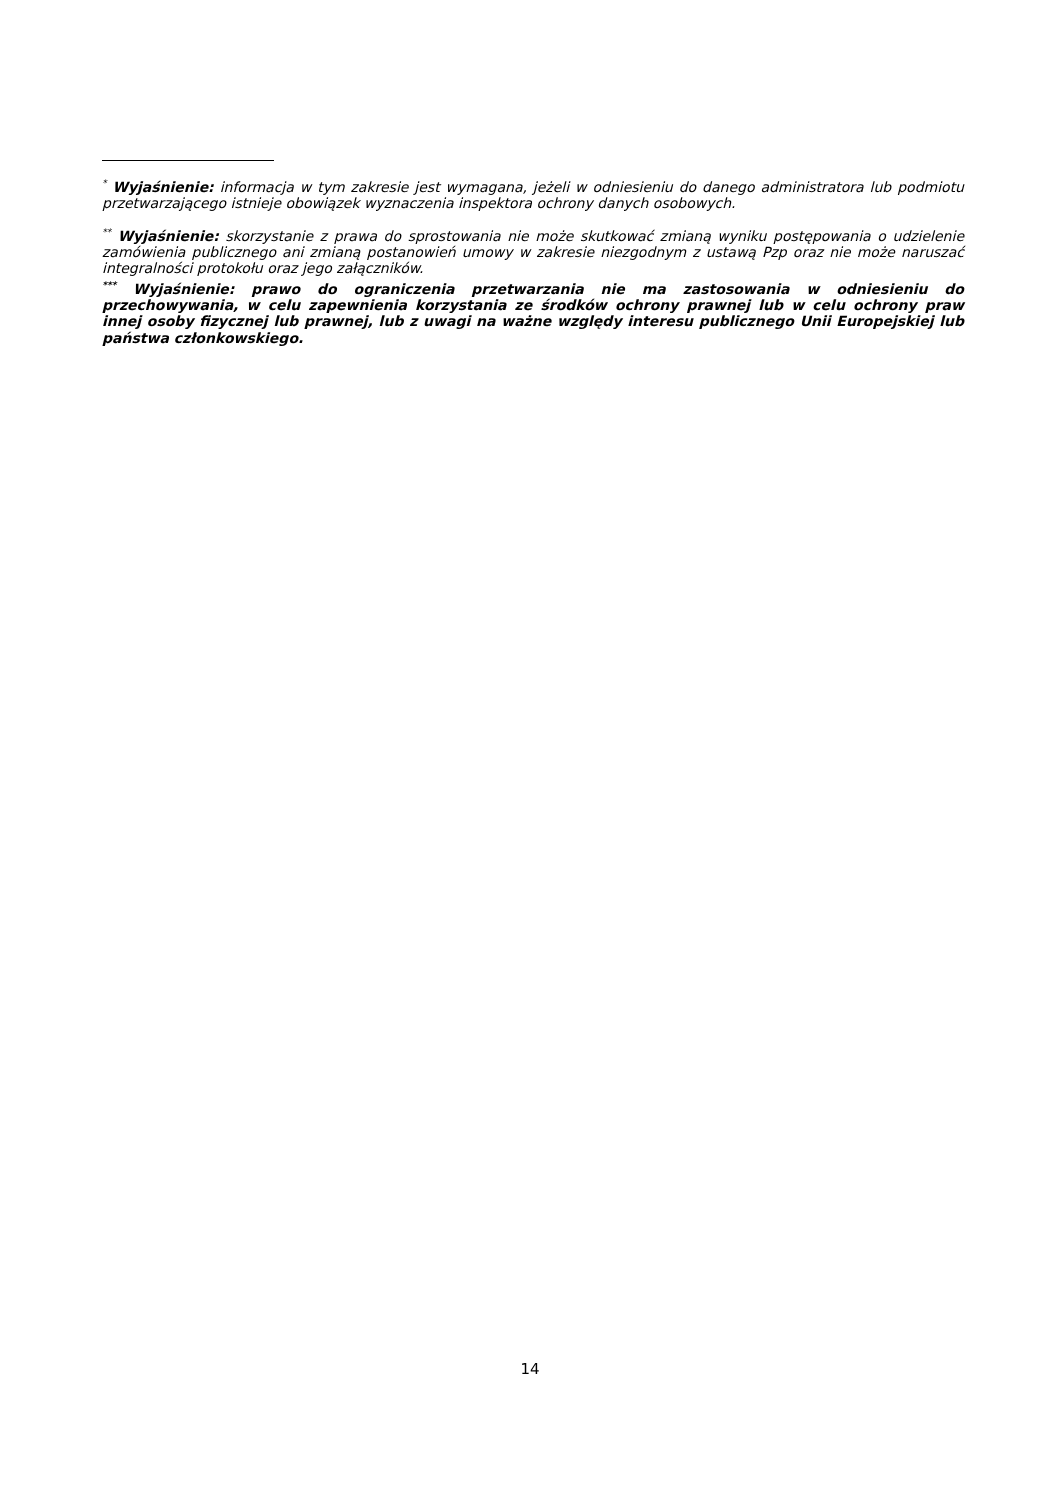<sup>*</sup> Wyjaśnienie: informacja w tym zakresie jest wymagana, jeżeli w odniesieniu do danego administratora lub podmiotu przetwarzającego istnieje obowiązek wyznaczenia inspektora ochrony danych osobowych.
<sup>**</sup> Wyjaśnienie: skorzystanie z prawa do sprostowania nie może skutkować zmianą wyniku postępowania o udzielenie zamówienia publicznego ani zmianą postanowień umowy w zakresie niezgodnym z ustawą Pzp oraz nie może naruszać integralności protokołu oraz jego załączników.
<sup>***</sup> Wyjaśnienie: prawo do ograniczenia przetwarzania nie ma zastosowania w odniesieniu do przechowywania, w celu zapewnienia korzystania ze środków ochrony prawnej lub w celu ochrony praw innej osoby fizycznej lub prawnej, lub z uwagi na ważne względy interesu publicznego Unii Europejskiej lub państwa członkowskiego.
14